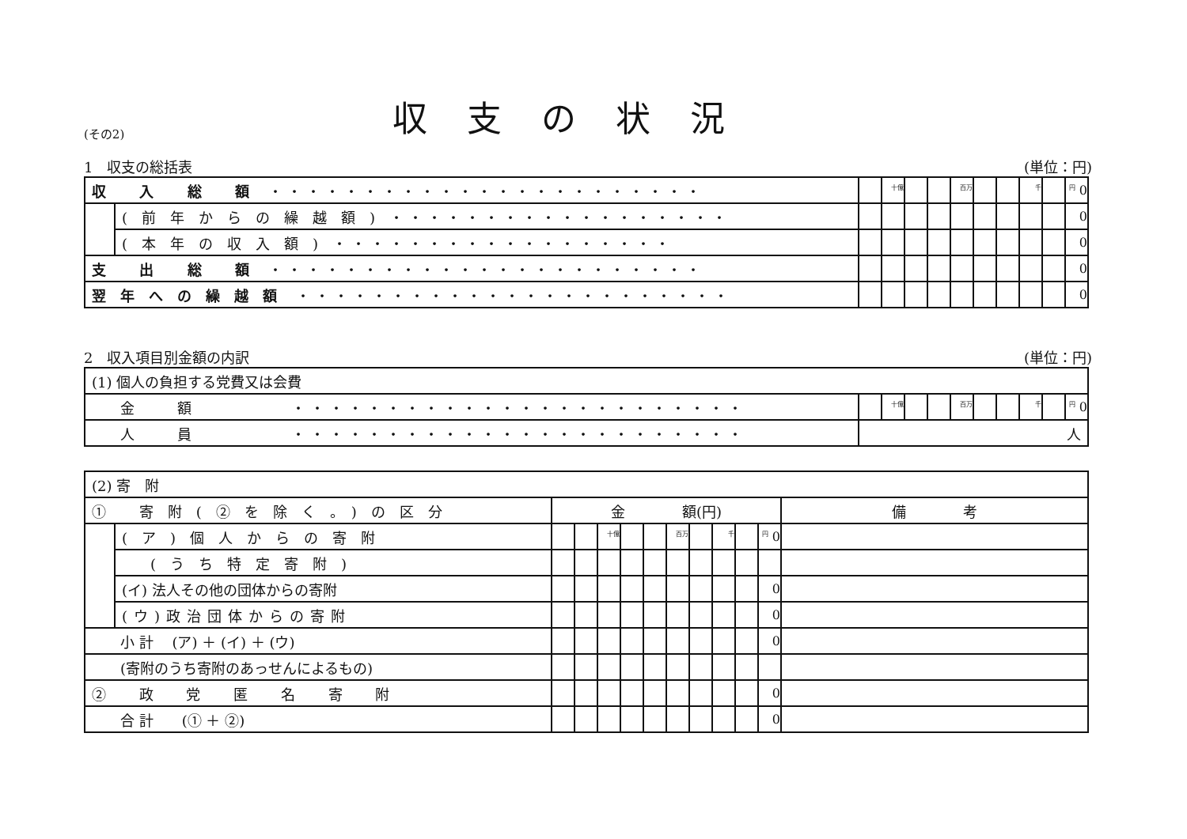(その2)
収支の状況
1　収支の総括表 (単位：円)
| 収 入 総 額 ・・・・・・・・・・・・・・・・・・・・・・・ | | | 十億 | | | 百万 | | | 千 | | 円 0 |
| | (前年からの繰越額) ・・・・・・・・・・・・・・・・・・ | | | | | | | | | | 0 |
| | (本年の収入額) ・・・・・・・・・・・・・・・・・・ | | | | | | | | | | 0 |
| 支 出 総 額 ・・・・・・・・・・・・・・・・・・・・・・・ | | | | | | | | | | | 0 |
| 翌年への繰越額 ・・・・・・・・・・・・・・・・・・・・・・・ | | | | | | | | | | | 0 |
2　収入項目別金額の内訳 (単位：円)
| (1) 個人の負担する党費又は会費 | | | | | | | | | | |
| 金 額 ・・・・・・・・・・・・・・・・・・・・・・・・ | | 十億 | | | 百万 | | | 千 | | 円 0 |
| 人 員 ・・・・・・・・・・・・・・・・・・・・・・・・ | 人 | | | | | | | | | |
| (2) 寄 附 | | | | | | | | | | | | |
| ① 寄附(②を除く。)の区分 | | 金 額(円) | | | | | | | | | | 備 考 |
| | (ア)個人からの寄附 | | | 十億 | | | 百万 | | 千 | | 円 0 | |
| | (うち特定寄附) | | | | | | | | | | | |
| | (イ) 法人その他の団体からの寄附 | | | | | | | | | | 0 | |
| | (ウ)政治団体からの寄附 | | | | | | | | | | 0 | |
| 小 計 (ア) ＋ (イ) ＋ (ウ) | | | | | | | | | | | 0 | |
| (寄附のうち寄附のあっせんによるもの) | | | | | | | | | | | | |
| ② 政 党 匿 名 寄 附 | | | | | | | | | | | 0 | |
| 合 計 (① ＋ ②) | | | | | | | | | | | 0 | |